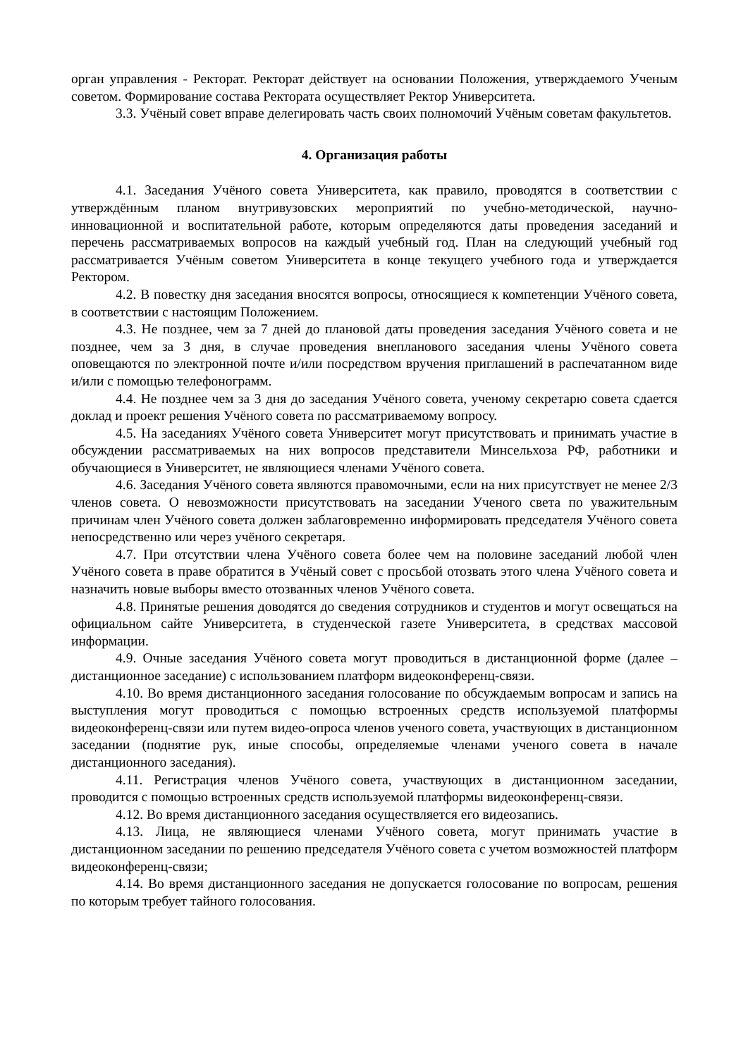орган управления - Ректорат. Ректорат действует на основании Положения, утверждаемого Ученым советом. Формирование состава Ректората осуществляет Ректор Университета.
3.3. Учёный совет вправе делегировать часть своих полномочий Учёным советам факультетов.
4. Организация работы
4.1. Заседания Учёного совета Университета, как правило, проводятся в соответствии с утверждённым планом внутривузовских мероприятий по учебно-методической, научно-инновационной и воспитательной работе, которым определяются даты проведения заседаний и перечень рассматриваемых вопросов на каждый учебный год. План на следующий учебный год рассматривается Учёным советом Университета в конце текущего учебного года и утверждается Ректором.
4.2. В повестку дня заседания вносятся вопросы, относящиеся к компетенции Учёного совета, в соответствии с настоящим Положением.
4.3. Не позднее, чем за 7 дней до плановой даты проведения заседания Учёного совета и не позднее, чем за 3 дня, в случае проведения внепланового заседания члены Учёного совета оповещаются по электронной почте и/или посредством вручения приглашений в распечатанном виде и/или с помощью телефонограмм.
4.4. Не позднее чем за 3 дня до заседания Учёного совета, ученому секретарю совета сдается доклад и проект решения Учёного совета по рассматриваемому вопросу.
4.5. На заседаниях Учёного совета Университет могут присутствовать и принимать участие в обсуждении рассматриваемых на них вопросов представители Минсельхоза РФ, работники и обучающиеся в Университет, не являющиеся членами Учёного совета.
4.6. Заседания Учёного совета являются правомочными, если на них присутствует не менее 2/3 членов совета. О невозможности присутствовать на заседании Ученого света по уважительным причинам член Учёного совета должен заблаговременно информировать председателя Учёного совета непосредственно или через учёного секретаря.
4.7. При отсутствии члена Учёного совета более чем на половине заседаний любой член Учёного совета в праве обратится в Учёный совет с просьбой отозвать этого члена Учёного совета и назначить новые выборы вместо отозванных членов Учёного совета.
4.8. Принятые решения доводятся до сведения сотрудников и студентов и могут освещаться на официальном сайте Университета, в студенческой газете Университета, в средствах массовой информации.
4.9. Очные заседания Учёного совета могут проводиться в дистанционной форме (далее – дистанционное заседание) с использованием платформ видеоконференц-связи.
4.10. Во время дистанционного заседания голосование по обсуждаемым вопросам и запись на выступления могут проводиться с помощью встроенных средств используемой платформы видеоконференц-связи или путем видео-опроса членов ученого совета, участвующих в дистанционном заседании (поднятие рук, иные способы, определяемые членами ученого совета в начале дистанционного заседания).
4.11. Регистрация членов Учёного совета, участвующих в дистанционном заседании, проводится с помощью встроенных средств используемой платформы видеоконференц-связи.
4.12. Во время дистанционного заседания осуществляется его видеозапись.
4.13. Лица, не являющиеся членами Учёного совета, могут принимать участие в дистанционном заседании по решению председателя Учёного совета с учетом возможностей платформ видеоконференц-связи;
4.14. Во время дистанционного заседания не допускается голосование по вопросам, решения по которым требует тайного голосования.